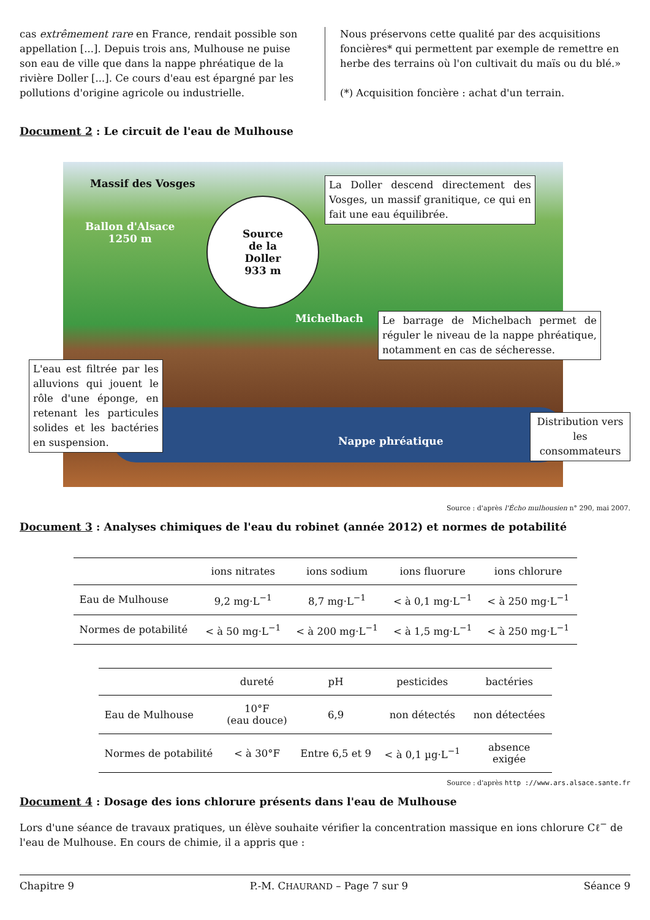cas extrêmement rare en France, rendait possible son appellation [...]. Depuis trois ans, Mulhouse ne puise son eau de ville que dans la nappe phréatique de la rivière Doller [...]. Ce cours d'eau est épargné par les pollutions d'origine agricole ou industrielle.
Nous préservons cette qualité par des acquisitions foncières* qui permettent par exemple de remettre en herbe des terrains où l'on cultivait du maïs ou du blé.»
(*) Acquisition foncière : achat d'un terrain.
Document 2 : Le circuit de l'eau de Mulhouse
Massif des Vosges
Ballon d'Alsace
1250 m
Source
de la
Doller
933 m
La Doller descend directement des Vosges, un massif granitique, ce qui en fait une eau équilibrée.
Michelbach
Le barrage de Michelbach permet de réguler le niveau de la nappe phréatique, notamment en cas de sécheresse.
L'eau est filtrée par les alluvions qui jouent le rôle d'une éponge, en retenant les particules solides et les bactéries en suspension.
Nappe phréatique
Distribution vers les consommateurs
Source : d'après l'Écho mulhousien n° 290, mai 2007.
Document 3 : Analyses chimiques de l'eau du robinet (année 2012) et normes de potabilité
| | ions nitrates | ions sodium | ions fluorure | ions chlorure |
| --- | --- | --- | --- | --- |
| Eau de Mulhouse | 9,2 mg·L<sup>−1</sup> | 8,7 mg·L<sup>−1</sup> | < à 0,1 mg·L<sup>−1</sup> | < à 250 mg·L<sup>−1</sup> |
| Normes de potabilité | < à 50 mg·L<sup>−1</sup> | < à 200 mg·L<sup>−1</sup> | < à 1,5 mg·L<sup>−1</sup> | < à 250 mg·L<sup>−1</sup> |
| | dureté | pH | pesticides | bactéries |
| --- | --- | --- | --- | --- |
| Eau de Mulhouse | 10°F (eau douce) | 6,9 | non détectés | non détectées |
| Normes de potabilité | < à 30°F | Entre 6,5 et 9 | < à 0,1 µg·L<sup>−1</sup> | absence exigée |
Source : d'après http ://www.ars.alsace.sante.fr
Document 4 : Dosage des ions chlorure présents dans l'eau de Mulhouse
Lors d'une séance de travaux pratiques, un élève souhaite vérifier la concentration massique en ions chlorure Cℓ<sup>−</sup> de l'eau de Mulhouse. En cours de chimie, il a appris que :
Chapitre 9 P.-M. CHAURAND – Page 7 sur 9 Séance 9